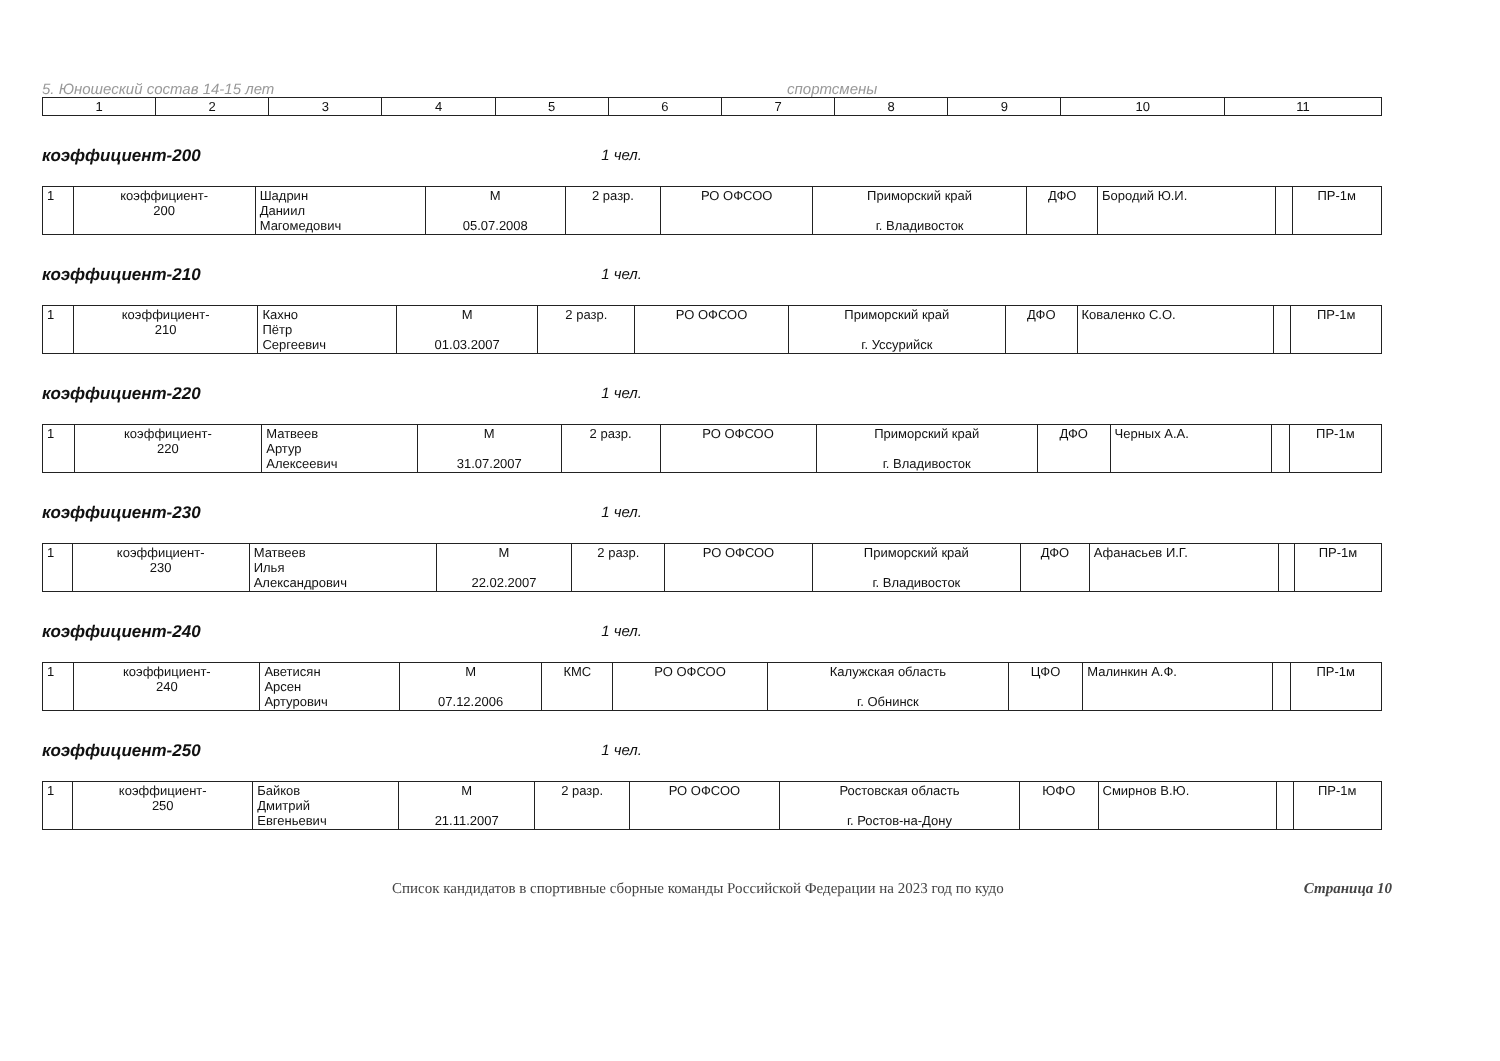5. Юношеский состав 14-15 лет спортсмены
| 1 | 2 | 3 | 4 | 5 | 6 | 7 | 8 | 9 | 10 | 11 |
| --- | --- | --- | --- | --- | --- | --- | --- | --- | --- | --- |
коэффициент-200 1 чел.
| 1 | коэффициент- 200 | Шадрин Даниил Магомедович | М 05.07.2008 | 2 разр. | РО ОФСОО | Приморский край г. Владивосток | ДФО | Бородий Ю.И. | | ПР-1м |
коэффициент-210 1 чел.
| 1 | коэффициент- 210 | Кахно Пётр Сергеевич | М 01.03.2007 | 2 разр. | РО ОФСОО | Приморский край г. Уссурийск | ДФО | Коваленко С.О. | | ПР-1м |
коэффициент-220 1 чел.
| 1 | коэффициент- 220 | Матвеев Артур Алексеевич | М 31.07.2007 | 2 разр. | РО ОФСОО | Приморский край г. Владивосток | ДФО | Черных А.А. | | ПР-1м |
коэффициент-230 1 чел.
| 1 | коэффициент- 230 | Матвеев Илья Александрович | М 22.02.2007 | 2 разр. | РО ОФСОО | Приморский край г. Владивосток | ДФО | Афанасьев И.Г. | | ПР-1м |
коэффициент-240 1 чел.
| 1 | коэффициент- 240 | Аветисян Арсен Артурович | М 07.12.2006 | КМС | РО ОФСОО | Калужская область г. Обнинск | ЦФО | Малинкин А.Ф. | | ПР-1м |
коэффициент-250 1 чел.
| 1 | коэффициент- 250 | Байков Дмитрий Евгеньевич | М 21.11.2007 | 2 разр. | РО ОФСОО | Ростовская область г. Ростов-на-Дону | ЮФО | Смирнов В.Ю. | | ПР-1м |
Список кандидатов в спортивные сборные команды Российской Федерации на 2023 год по кудо Страница 10